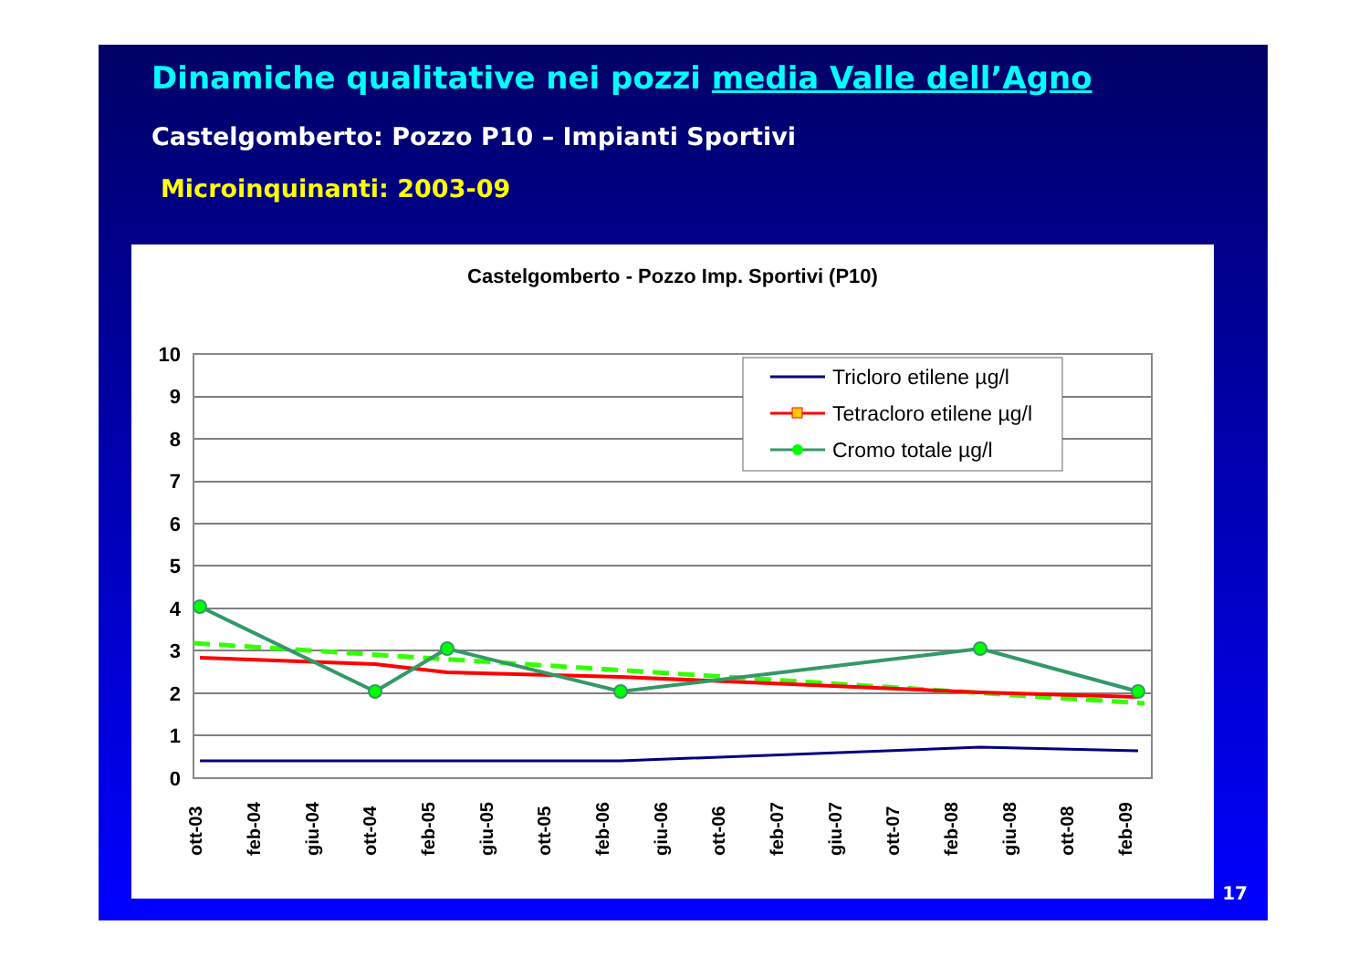Dinamiche qualitative nei pozzi media Valle dell’Agno
Castelgomberto: Pozzo P10 – Impianti Sportivi
Microinquinanti: 2003-09
Castelgomberto - Pozzo Imp. Sportivi (P10)
10
9
8
7
6
5
4
3
2
1
0
ott-03
feb-04
giu-04
ott-04
feb-05
giu-05
ott-05
feb-06
giu-06
ott-06
feb-07
giu-07
ott-07
feb-08
giu-08
ott-08
feb-09
Tricloro etilene µg/l
Tetracloro etilene µg/l
Cromo totale µg/l
17